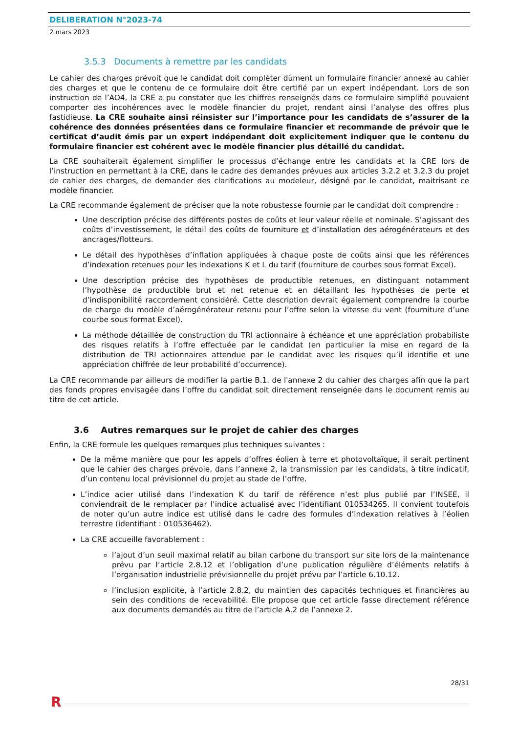DELIBERATION N°2023-74
2 mars 2023
3.5.3 Documents à remettre par les candidats
Le cahier des charges prévoit que le candidat doit compléter dûment un formulaire financier annexé au cahier des charges et que le contenu de ce formulaire doit être certifié par un expert indépendant. Lors de son instruction de l’AO4, la CRE a pu constater que les chiffres renseignés dans ce formulaire simplifié pouvaient comporter des incohérences avec le modèle financier du projet, rendant ainsi l’analyse des offres plus fastidieuse. La CRE souhaite ainsi réinsister sur l’importance pour les candidats de s’assurer de la cohérence des données présentées dans ce formulaire financier et recommande de prévoir que le certificat d’audit émis par un expert indépendant doit explicitement indiquer que le contenu du formulaire financier est cohérent avec le modèle financier plus détaillé du candidat.
La CRE souhaiterait également simplifier le processus d’échange entre les candidats et la CRE lors de l’instruction en permettant à la CRE, dans le cadre des demandes prévues aux articles 3.2.2 et 3.2.3 du projet de cahier des charges, de demander des clarifications au modeleur, désigné par le candidat, maitrisant ce modèle financier.
La CRE recommande également de préciser que la note robustesse fournie par le candidat doit comprendre :
Une description précise des différents postes de coûts et leur valeur réelle et nominale. S’agissant des coûts d’investissement, le détail des coûts de fourniture et d’installation des aérogénérateurs et des ancrages/flotteurs.
Le détail des hypothèses d’inflation appliquées à chaque poste de coûts ainsi que les références d’indexation retenues pour les indexations K et L du tarif (fourniture de courbes sous format Excel).
Une description précise des hypothèses de productible retenues, en distinguant notamment l’hypothèse de productible brut et net retenue et en détaillant les hypothèses de perte et d’indisponibilité raccordement considéré. Cette description devrait également comprendre la courbe de charge du modèle d’aérogénérateur retenu pour l’offre selon la vitesse du vent (fourniture d’une courbe sous format Excel).
La méthode détaillée de construction du TRI actionnaire à échéance et une appréciation probabiliste des risques relatifs à l’offre effectuée par le candidat (en particulier la mise en regard de la distribution de TRI actionnaires attendue par le candidat avec les risques qu’il identifie et une appréciation chiffrée de leur probabilité d’occurrence).
La CRE recommande par ailleurs de modifier la partie B.1. de l'annexe 2 du cahier des charges afin que la part des fonds propres envisagée dans l’offre du candidat soit directement renseignée dans le document remis au titre de cet article.
3.6 Autres remarques sur le projet de cahier des charges
Enfin, la CRE formule les quelques remarques plus techniques suivantes :
De la même manière que pour les appels d’offres éolien à terre et photovoltaïque, il serait pertinent que le cahier des charges prévoie, dans l’annexe 2, la transmission par les candidats, à titre indicatif, d’un contenu local prévisionnel du projet au stade de l’offre.
L’indice acier utilisé dans l’indexation K du tarif de référence n’est plus publié par l’INSEE, il conviendrait de le remplacer par l’indice actualisé avec l’identifiant 010534265. Il convient toutefois de noter qu’un autre indice est utilisé dans le cadre des formules d’indexation relatives à l’éolien terrestre (identifiant : 010536462).
La CRE accueille favorablement :
l’ajout d’un seuil maximal relatif au bilan carbone du transport sur site lors de la maintenance prévu par l’article 2.8.12 et l’obligation d’une publication régulière d’éléments relatifs à l’organisation industrielle prévisionnelle du projet prévu par l’article 6.10.12.
l’inclusion explicite, à l’article 2.8.2, du maintien des capacités techniques et financières au sein des conditions de recevabilité. Elle propose que cet article fasse directement référence aux documents demandés au titre de l’article A.2 de l’annexe 2.
28/31
R